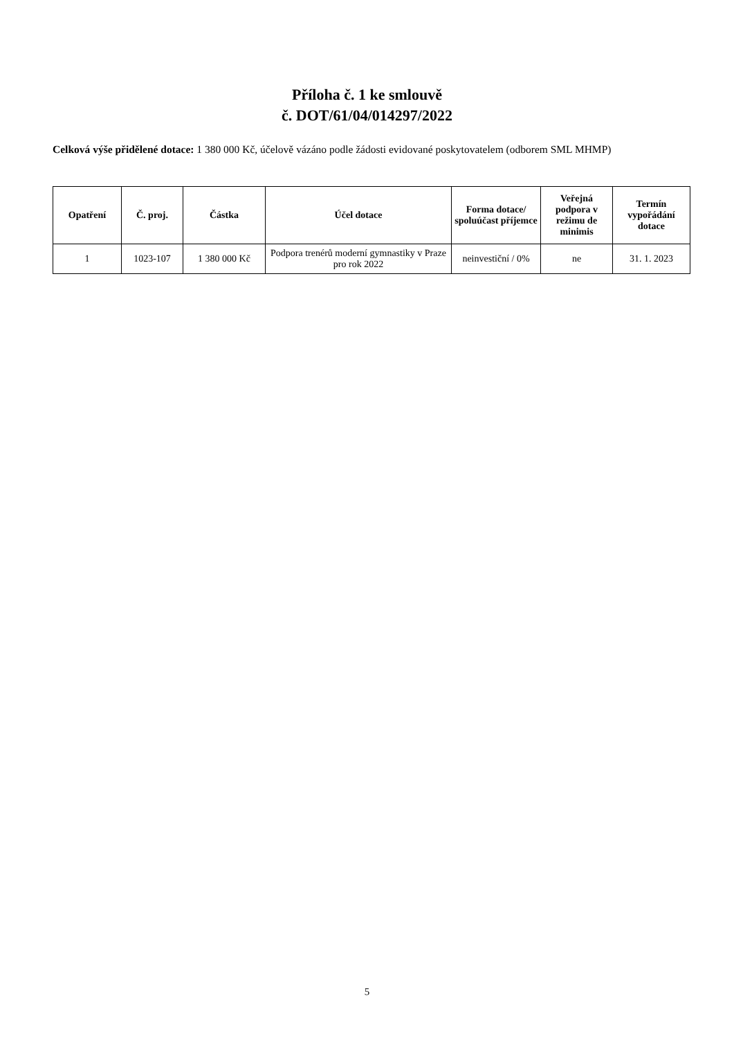Příloha č. 1 ke smlouvě
č. DOT/61/04/014297/2022
Celková výše přidělené dotace: 1 380 000 Kč, účelově vázáno podle žádosti evidované poskytovatelem (odborem SML MHMP)
| Opatření | Č. proj. | Částka | Účel dotace | Forma dotace/ spoluúčast příjemce | Veřejná podpora v režimu de minimis | Termín vypořádání dotace |
| --- | --- | --- | --- | --- | --- | --- |
| 1 | 1023-107 | 1 380 000 Kč | Podpora trenérů moderní gymnastiky v Praze pro rok 2022 | neinvestiční / 0% | ne | 31. 1. 2023 |
5